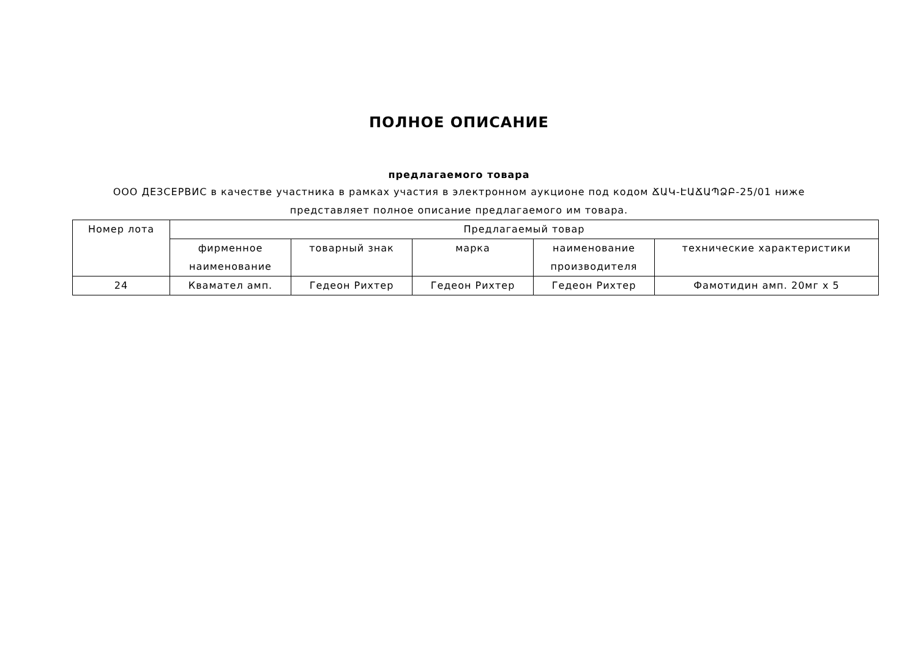ПОЛНОЕ ОПИСАНИЕ
предлагаемого товара
ООО ДЕЗСЕРВИС в качестве участника в рамках участия в электронном аукционе под кодом ՃԱԿ-ԷԱՃԱՊՁԲ-25/01 ниже
представляет полное описание предлагаемого им товара.
| Номер лота | Предлагаемый товар | | | | |
| --- | --- | --- | --- | --- | --- |
| | фирменное наименование | товарный знак | марка | наименование производителя | технические характеристики |
| 24 | Кваматeл амп. | Гедеон Рихтер | Гедеон Рихтер | Гедеон Рихтер | Фамотидин амп. 20мг х 5 |